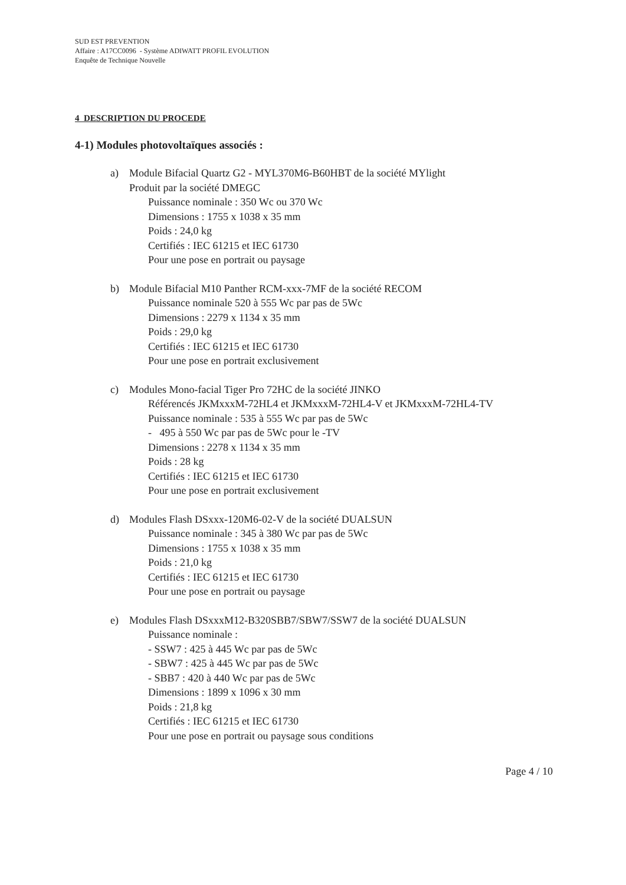SUD EST PREVENTION
Affaire : A17CC0096 - Système ADIWATT PROFIL EVOLUTION
Enquête de Technique Nouvelle
4 DESCRIPTION DU PROCEDE
4-1) Modules photovoltaïques associés :
a) Module Bifacial Quartz G2 - MYL370M6-B60HBT de la société MYlight
Produit par la société DMEGC
Puissance nominale : 350 Wc ou 370 Wc
Dimensions : 1755 x 1038 x 35 mm
Poids : 24,0 kg
Certifiés : IEC 61215 et IEC 61730
Pour une pose en portrait ou paysage
b) Module Bifacial M10 Panther RCM-xxx-7MF de la société RECOM
Puissance nominale 520 à 555 Wc par pas de 5Wc
Dimensions : 2279 x 1134 x 35 mm
Poids : 29,0 kg
Certifiés : IEC 61215 et IEC 61730
Pour une pose en portrait exclusivement
c) Modules Mono-facial Tiger Pro 72HC de la société JINKO
Référencés JKMxxxM-72HL4 et JKMxxxM-72HL4-V et JKMxxxM-72HL4-TV
Puissance nominale : 535 à 555 Wc par pas de 5Wc
- 495 à 550 Wc par pas de 5Wc pour le -TV
Dimensions : 2278 x 1134 x 35 mm
Poids : 28 kg
Certifiés : IEC 61215 et IEC 61730
Pour une pose en portrait exclusivement
d) Modules Flash DSxxx-120M6-02-V de la société DUALSUN
Puissance nominale : 345 à 380 Wc par pas de 5Wc
Dimensions : 1755 x 1038 x 35 mm
Poids : 21,0 kg
Certifiés : IEC 61215 et IEC 61730
Pour une pose en portrait ou paysage
e) Modules Flash DSxxxM12-B320SBB7/SBW7/SSW7 de la société DUALSUN
Puissance nominale :
- SSW7 : 425 à 445 Wc par pas de 5Wc
- SBW7 : 425 à 445 Wc par pas de 5Wc
- SBB7 : 420 à 440 Wc par pas de 5Wc
Dimensions : 1899 x 1096 x 30 mm
Poids : 21,8 kg
Certifiés : IEC 61215 et IEC 61730
Pour une pose en portrait ou paysage sous conditions
Page 4 / 10